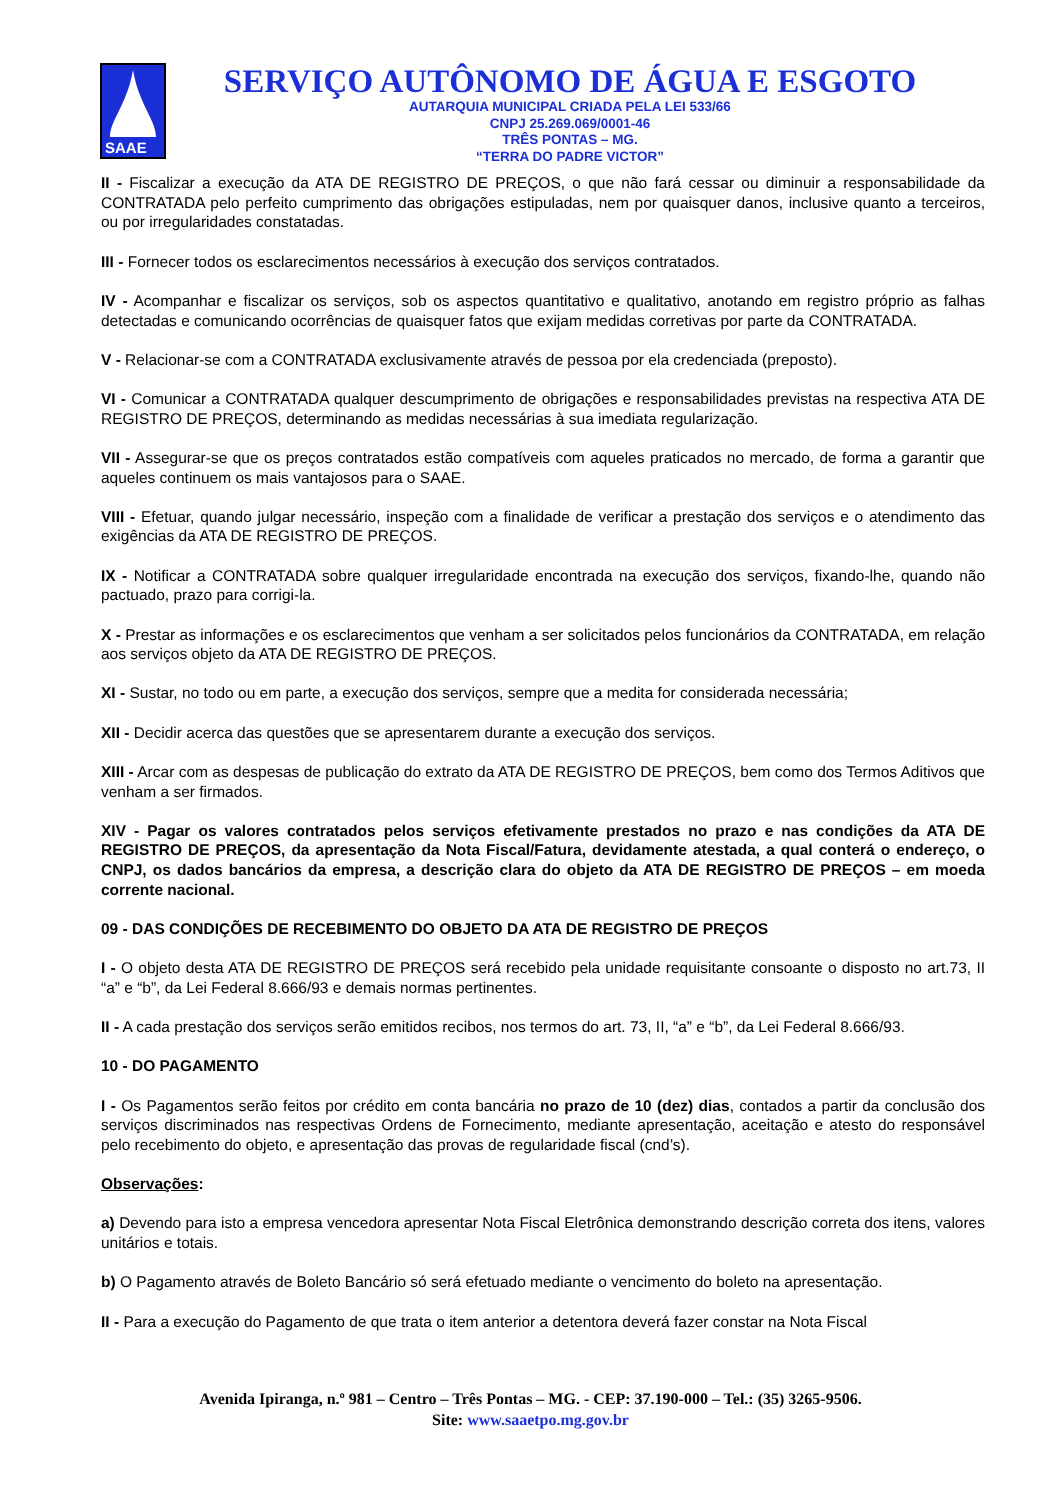SAAE
SERVIÇO AUTÔNOMO DE ÁGUA E ESGOTO
AUTARQUIA MUNICIPAL CRIADA PELA LEI 533/66
CNPJ 25.269.069/0001-46
TRÊS PONTAS – MG.
“TERRA DO PADRE VICTOR”
II - Fiscalizar a execução da ATA DE REGISTRO DE PREÇOS, o que não fará cessar ou diminuir a responsabilidade da CONTRATADA pelo perfeito cumprimento das obrigações estipuladas, nem por quaisquer danos, inclusive quanto a terceiros, ou por irregularidades constatadas.
III - Fornecer todos os esclarecimentos necessários à execução dos serviços contratados.
IV - Acompanhar e fiscalizar os serviços, sob os aspectos quantitativo e qualitativo, anotando em registro próprio as falhas detectadas e comunicando ocorrências de quaisquer fatos que exijam medidas corretivas por parte da CONTRATADA.
V - Relacionar-se com a CONTRATADA exclusivamente através de pessoa por ela credenciada (preposto).
VI - Comunicar a CONTRATADA qualquer descumprimento de obrigações e responsabilidades previstas na respectiva ATA DE REGISTRO DE PREÇOS, determinando as medidas necessárias à sua imediata regularização.
VII - Assegurar-se que os preços contratados estão compatíveis com aqueles praticados no mercado, de forma a garantir que aqueles continuem os mais vantajosos para o SAAE.
VIII - Efetuar, quando julgar necessário, inspeção com a finalidade de verificar a prestação dos serviços e o atendimento das exigências da ATA DE REGISTRO DE PREÇOS.
IX - Notificar a CONTRATADA sobre qualquer irregularidade encontrada na execução dos serviços, fixando-lhe, quando não pactuado, prazo para corrigi-la.
X - Prestar as informações e os esclarecimentos que venham a ser solicitados pelos funcionários da CONTRATADA, em relação aos serviços objeto da ATA DE REGISTRO DE PREÇOS.
XI - Sustar, no todo ou em parte, a execução dos serviços, sempre que a medita for considerada necessária;
XII - Decidir acerca das questões que se apresentarem durante a execução dos serviços.
XIII - Arcar com as despesas de publicação do extrato da ATA DE REGISTRO DE PREÇOS, bem como dos Termos Aditivos que venham a ser firmados.
XIV - Pagar os valores contratados pelos serviços efetivamente prestados no prazo e nas condições da ATA DE REGISTRO DE PREÇOS, da apresentação da Nota Fiscal/Fatura, devidamente atestada, a qual conterá o endereço, o CNPJ, os dados bancários da empresa, a descrição clara do objeto da ATA DE REGISTRO DE PREÇOS – em moeda corrente nacional.
09 - DAS CONDIÇÕES DE RECEBIMENTO DO OBJETO DA ATA DE REGISTRO DE PREÇOS
I - O objeto desta ATA DE REGISTRO DE PREÇOS será recebido pela unidade requisitante consoante o disposto no art.73, II “a” e “b”, da Lei Federal 8.666/93 e demais normas pertinentes.
II - A cada prestação dos serviços serão emitidos recibos, nos termos do art. 73, II, “a” e “b”, da Lei Federal 8.666/93.
10 - DO PAGAMENTO
I - Os Pagamentos serão feitos por crédito em conta bancária no prazo de 10 (dez) dias, contados a partir da conclusão dos serviços discriminados nas respectivas Ordens de Fornecimento, mediante apresentação, aceitação e atesto do responsável pelo recebimento do objeto, e apresentação das provas de regularidade fiscal (cnd’s).
Observações:
a) Devendo para isto a empresa vencedora apresentar Nota Fiscal Eletrônica demonstrando descrição correta dos itens, valores unitários e totais.
b) O Pagamento através de Boleto Bancário só será efetuado mediante o vencimento do boleto na apresentação.
II - Para a execução do Pagamento de que trata o item anterior a detentora deverá fazer constar na Nota Fiscal
Avenida Ipiranga, n.º 981 – Centro – Três Pontas – MG. - CEP: 37.190-000 – Tel.: (35) 3265-9506.
Site: www.saaetpo.mg.gov.br